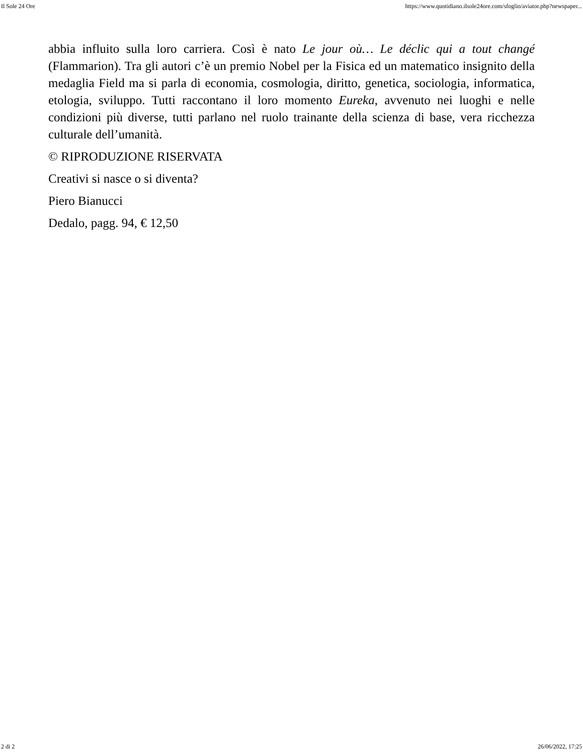Il Sole 24 Ore https://www.quotidiano.ilsole24ore.com/sfoglio/aviator.php?newspaper...
abbia influito sulla loro carriera. Così è nato Le jour où… Le déclic qui a tout changé (Flammarion). Tra gli autori c’è un premio Nobel per la Fisica ed un matematico insignito della medaglia Field ma si parla di economia, cosmologia, diritto, genetica, sociologia, informatica, etologia, sviluppo. Tutti raccontano il loro momento Eureka, avvenuto nei luoghi e nelle condizioni più diverse, tutti parlano nel ruolo trainante della scienza di base, vera ricchezza culturale dell’umanità.
© RIPRODUZIONE RISERVATA
Creativi si nasce o si diventa?
Piero Bianucci
Dedalo, pagg. 94, € 12,50
2 di 2 26/06/2022, 17:25